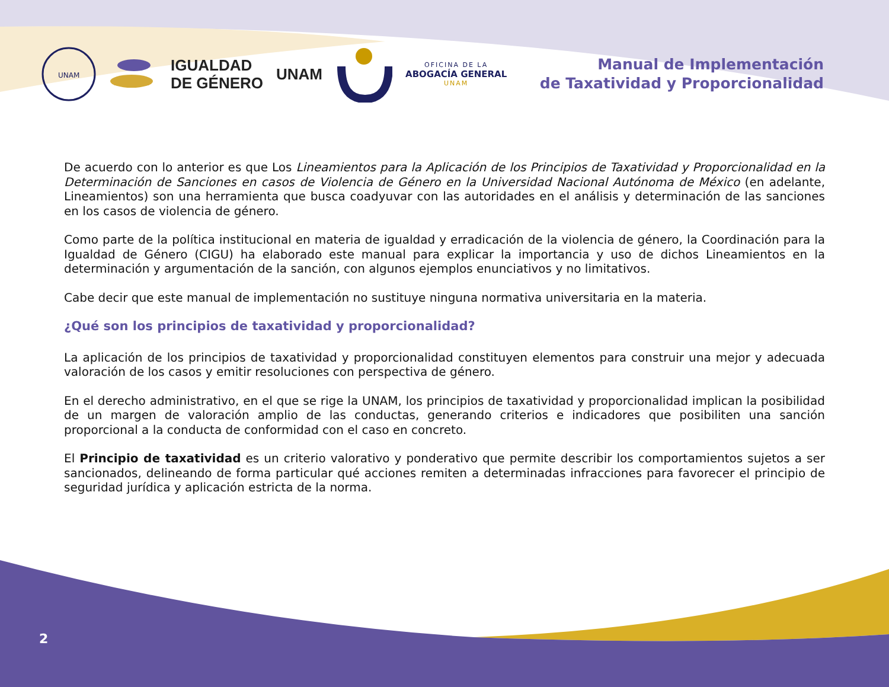UNAM
IGUALDAD
DE GÉNERO
UNAM
OFICINA DE LA
ABOGACÍA GENERAL
UNAM
Manual de Implementación
de Taxatividad y Proporcionalidad
De acuerdo con lo anterior es que Los Lineamientos para la Aplicación de los Principios de Taxatividad y Proporcionalidad en la Determinación de Sanciones en casos de Violencia de Género en la Universidad Nacional Autónoma de México (en adelante, Lineamientos) son una herramienta que busca coadyuvar con las autoridades en el análisis y determinación de las sanciones en los casos de violencia de género.
Como parte de la política institucional en materia de igualdad y erradicación de la violencia de género, la Coordinación para la Igualdad de Género (CIGU) ha elaborado este manual para explicar la importancia y uso de dichos Lineamientos en la determinación y argumentación de la sanción, con algunos ejemplos enunciativos y no limitativos.
Cabe decir que este manual de implementación no sustituye ninguna normativa universitaria en la materia.
¿Qué son los principios de taxatividad y proporcionalidad?
La aplicación de los principios de taxatividad y proporcionalidad constituyen elementos para construir una mejor y adecuada valoración de los casos y emitir resoluciones con perspectiva de género.
En el derecho administrativo, en el que se rige la UNAM, los principios de taxatividad y proporcionalidad implican la posibilidad de un margen de valoración amplio de las conductas, generando criterios e indicadores que posibiliten una sanción proporcional a la conducta de conformidad con el caso en concreto.
El Principio de taxatividad es un criterio valorativo y ponderativo que permite describir los comportamientos sujetos a ser sancionados, delineando de forma particular qué acciones remiten a determinadas infracciones para favorecer el principio de seguridad jurídica y aplicación estricta de la norma.
2